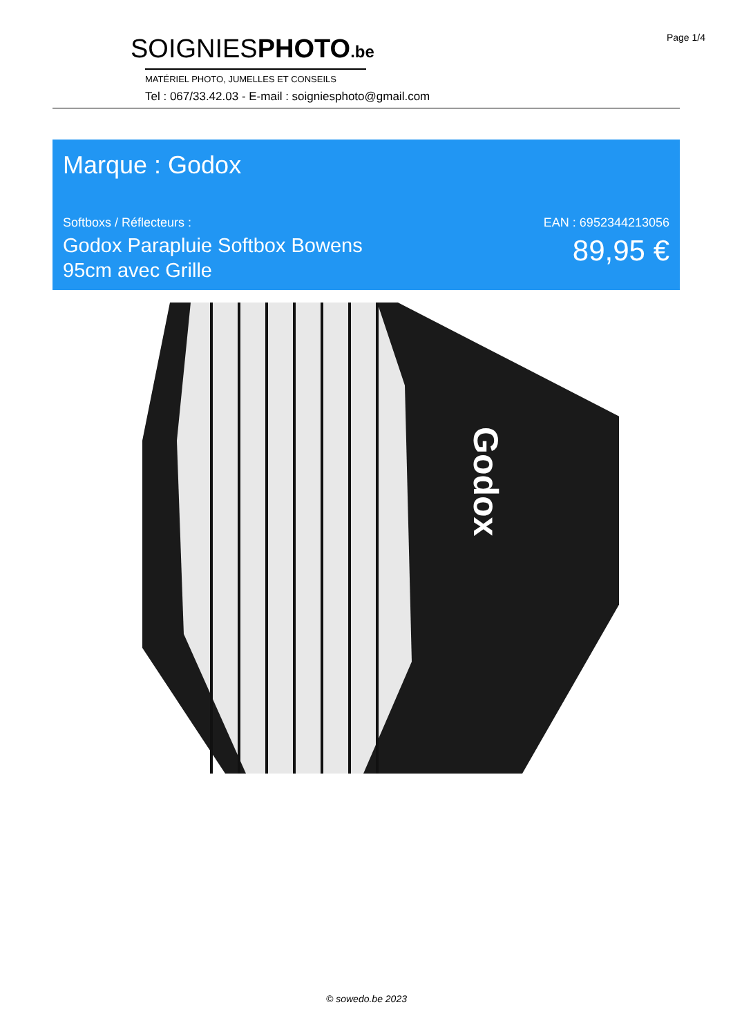Page 1/4
SOIGNIESPHOTO.be
MATÉRIEL PHOTO, JUMELLES ET CONSEILS
Tel : 067/33.42.03 - E-mail : soigniesphoto@gmail.com
Marque : Godox
Softboxs / Réflecteurs :
Godox Parapluie Softbox Bowens
95cm avec Grille
EAN : 6952344213056
89,95 €
Godox
© sowedo.be 2023